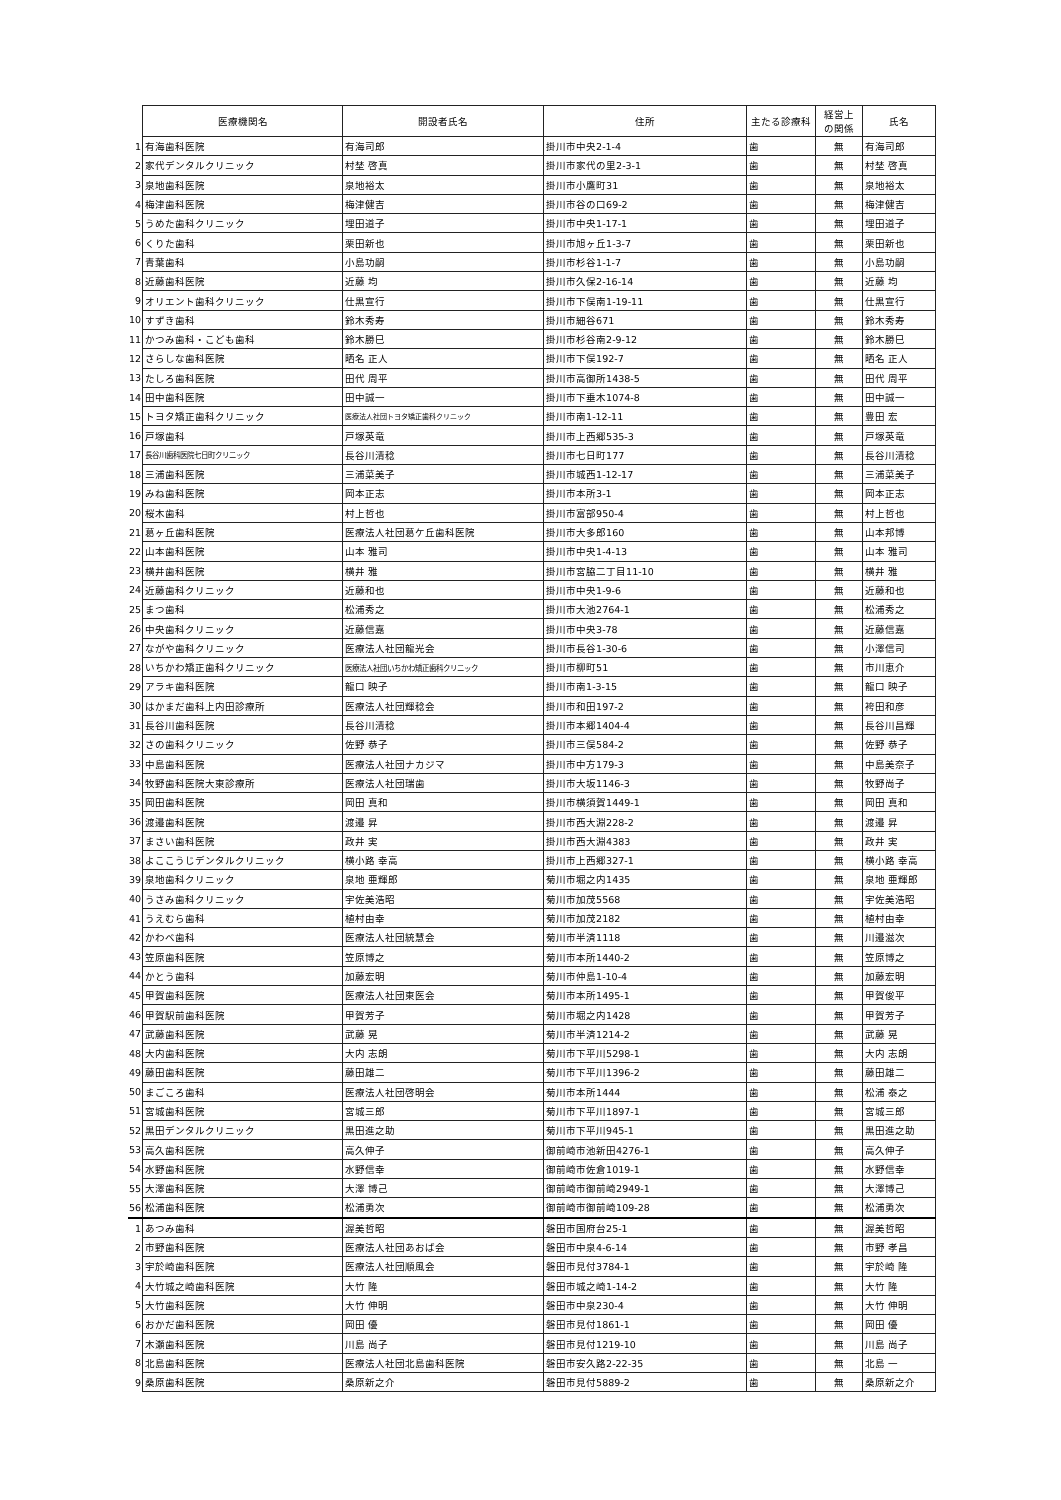| | 医療機関名 | 開設者氏名 | 住所 | 主たる診療科 | 経営上 の関係 | 氏名 |
| 1 | 有海歯科医院 | 有海司郎 | 掛川市中央2-1-4 | 歯 | 無 | 有海司郎 |
| 2 | 家代デンタルクリニック | 村埜 啓真 | 掛川市家代の里2-3-1 | 歯 | 無 | 村埜 啓真 |
| 3 | 泉地歯科医院 | 泉地裕太 | 掛川市小鷹町31 | 歯 | 無 | 泉地裕太 |
| 4 | 梅津歯科医院 | 梅津健吉 | 掛川市谷の口69-2 | 歯 | 無 | 梅津健吉 |
| 5 | うめた歯科クリニック | 埋田道子 | 掛川市中央1-17-1 | 歯 | 無 | 埋田道子 |
| 6 | くりた歯科 | 栗田新也 | 掛川市旭ヶ丘1-3-7 | 歯 | 無 | 栗田新也 |
| 7 | 青葉歯科 | 小島功嗣 | 掛川市杉谷1-1-7 | 歯 | 無 | 小島功嗣 |
| 8 | 近藤歯科医院 | 近藤 均 | 掛川市久保2-16-14 | 歯 | 無 | 近藤 均 |
| 9 | オリエント歯科クリニック | 仕黒宣行 | 掛川市下俣南1-19-11 | 歯 | 無 | 仕黒宣行 |
| 10 | すずき歯科 | 鈴木秀寿 | 掛川市細谷671 | 歯 | 無 | 鈴木秀寿 |
| 11 | かつみ歯科・こども歯科 | 鈴木勝巳 | 掛川市杉谷南2-9-12 | 歯 | 無 | 鈴木勝巳 |
| 12 | さらしな歯科医院 | 晒名 正人 | 掛川市下俣192-7 | 歯 | 無 | 晒名 正人 |
| 13 | たしろ歯科医院 | 田代 周平 | 掛川市高御所1438-5 | 歯 | 無 | 田代 周平 |
| 14 | 田中歯科医院 | 田中誠一 | 掛川市下垂木1074-8 | 歯 | 無 | 田中誠一 |
| 15 | トヨタ矯正歯科クリニック | 医療法人社団トヨタ矯正歯科クリニック | 掛川市南1-12-11 | 歯 | 無 | 豊田 宏 |
| 16 | 戸塚歯科 | 戸塚英竜 | 掛川市上西郷535-3 | 歯 | 無 | 戸塚英竜 |
| 17 | 長谷川歯科医院七日町クリニック | 長谷川清稔 | 掛川市七日町177 | 歯 | 無 | 長谷川清稔 |
| 18 | 三浦歯科医院 | 三浦菜美子 | 掛川市城西1-12-17 | 歯 | 無 | 三浦菜美子 |
| 19 | みね歯科医院 | 岡本正志 | 掛川市本所3-1 | 歯 | 無 | 岡本正志 |
| 20 | 桜木歯科 | 村上哲也 | 掛川市富部950-4 | 歯 | 無 | 村上哲也 |
| 21 | 葛ヶ丘歯科医院 | 医療法人社団葛ケ丘歯科医院 | 掛川市大多郎160 | 歯 | 無 | 山本邦博 |
| 22 | 山本歯科医院 | 山本 雅司 | 掛川市中央1-4-13 | 歯 | 無 | 山本 雅司 |
| 23 | 横井歯科医院 | 横井 雅 | 掛川市宮脇二丁目11-10 | 歯 | 無 | 横井 雅 |
| 24 | 近藤歯科クリニック | 近藤和也 | 掛川市中央1-9-6 | 歯 | 無 | 近藤和也 |
| 25 | まつ歯科 | 松浦秀之 | 掛川市大池2764-1 | 歯 | 無 | 松浦秀之 |
| 26 | 中央歯科クリニック | 近藤信嘉 | 掛川市中央3-78 | 歯 | 無 | 近藤信嘉 |
| 27 | ながや歯科クリニック | 医療法人社団龍光会 | 掛川市長谷1-30-6 | 歯 | 無 | 小澤信司 |
| 28 | いちかわ矯正歯科クリニック | 医療法人社団いちかわ矯正歯科クリニック | 掛川市柳町51 | 歯 | 無 | 市川恵介 |
| 29 | アラキ歯科医院 | 龍口 映子 | 掛川市南1-3-15 | 歯 | 無 | 龍口 映子 |
| 30 | はかまだ歯科上内田診療所 | 医療法人社団輝稔会 | 掛川市和田197-2 | 歯 | 無 | 袴田和彦 |
| 31 | 長谷川歯科医院 | 長谷川清稔 | 掛川市本郷1404-4 | 歯 | 無 | 長谷川昌輝 |
| 32 | さの歯科クリニック | 佐野 恭子 | 掛川市三俣584-2 | 歯 | 無 | 佐野 恭子 |
| 33 | 中島歯科医院 | 医療法人社団ナカジマ | 掛川市中方179-3 | 歯 | 無 | 中島美奈子 |
| 34 | 牧野歯科医院大東診療所 | 医療法人社団瑞歯 | 掛川市大坂1146-3 | 歯 | 無 | 牧野尚子 |
| 35 | 岡田歯科医院 | 岡田 真和 | 掛川市横須賀1449-1 | 歯 | 無 | 岡田 真和 |
| 36 | 渡邉歯科医院 | 渡邉 昇 | 掛川市西大淵228-2 | 歯 | 無 | 渡邉 昇 |
| 37 | まさい歯科医院 | 政井 実 | 掛川市西大淵4383 | 歯 | 無 | 政井 実 |
| 38 | よここうじデンタルクリニック | 横小路 幸高 | 掛川市上西郷327-1 | 歯 | 無 | 横小路 幸高 |
| 39 | 泉地歯科クリニック | 泉地 亜輝郎 | 菊川市堀之内1435 | 歯 | 無 | 泉地 亜輝郎 |
| 40 | うさみ歯科クリニック | 宇佐美浩昭 | 菊川市加茂5568 | 歯 | 無 | 宇佐美浩昭 |
| 41 | うえむら歯科 | 植村由幸 | 菊川市加茂2182 | 歯 | 無 | 植村由幸 |
| 42 | かわべ歯科 | 医療法人社団統慧会 | 菊川市半済1118 | 歯 | 無 | 川邉滋次 |
| 43 | 笠原歯科医院 | 笠原博之 | 菊川市本所1440-2 | 歯 | 無 | 笠原博之 |
| 44 | かとう歯科 | 加藤宏明 | 菊川市仲島1-10-4 | 歯 | 無 | 加藤宏明 |
| 45 | 甲賀歯科医院 | 医療法人社団東医会 | 菊川市本所1495-1 | 歯 | 無 | 甲賀俊平 |
| 46 | 甲賀駅前歯科医院 | 甲賀芳子 | 菊川市堀之内1428 | 歯 | 無 | 甲賀芳子 |
| 47 | 武藤歯科医院 | 武藤 晃 | 菊川市半済1214-2 | 歯 | 無 | 武藤 晃 |
| 48 | 大内歯科医院 | 大内 志朗 | 菊川市下平川5298-1 | 歯 | 無 | 大内 志朗 |
| 49 | 藤田歯科医院 | 藤田雄二 | 菊川市下平川1396-2 | 歯 | 無 | 藤田雄二 |
| 50 | まごころ歯科 | 医療法人社団啓明会 | 菊川市本所1444 | 歯 | 無 | 松浦 泰之 |
| 51 | 宮城歯科医院 | 宮城三郎 | 菊川市下平川1897-1 | 歯 | 無 | 宮城三郎 |
| 52 | 黒田デンタルクリニック | 黒田進之助 | 菊川市下平川945-1 | 歯 | 無 | 黒田進之助 |
| 53 | 高久歯科医院 | 高久伸子 | 御前崎市池新田4276-1 | 歯 | 無 | 高久伸子 |
| 54 | 水野歯科医院 | 水野信幸 | 御前崎市佐倉1019-1 | 歯 | 無 | 水野信幸 |
| 55 | 大澤歯科医院 | 大澤 博己 | 御前崎市御前崎2949-1 | 歯 | 無 | 大澤博己 |
| 56 | 松浦歯科医院 | 松浦勇次 | 御前崎市御前崎109-28 | 歯 | 無 | 松浦勇次 |
| 1 | あつみ歯科 | 渥美哲昭 | 磐田市国府台25-1 | 歯 | 無 | 渥美哲昭 |
| 2 | 市野歯科医院 | 医療法人社団あおば会 | 磐田市中泉4-6-14 | 歯 | 無 | 市野 孝昌 |
| 3 | 宇於崎歯科医院 | 医療法人社団順風会 | 磐田市見付3784-1 | 歯 | 無 | 宇於崎 隆 |
| 4 | 大竹城之崎歯科医院 | 大竹 隆 | 磐田市城之崎1-14-2 | 歯 | 無 | 大竹 隆 |
| 5 | 大竹歯科医院 | 大竹 伸明 | 磐田市中泉230-4 | 歯 | 無 | 大竹 伸明 |
| 6 | おかだ歯科医院 | 岡田 優 | 磐田市見付1861-1 | 歯 | 無 | 岡田 優 |
| 7 | 木瀬歯科医院 | 川島 尚子 | 磐田市見付1219-10 | 歯 | 無 | 川島 尚子 |
| 8 | 北島歯科医院 | 医療法人社団北島歯科医院 | 磐田市安久路2-22-35 | 歯 | 無 | 北島 一 |
| 9 | 桑原歯科医院 | 桑原新之介 | 磐田市見付5889-2 | 歯 | 無 | 桑原新之介 |